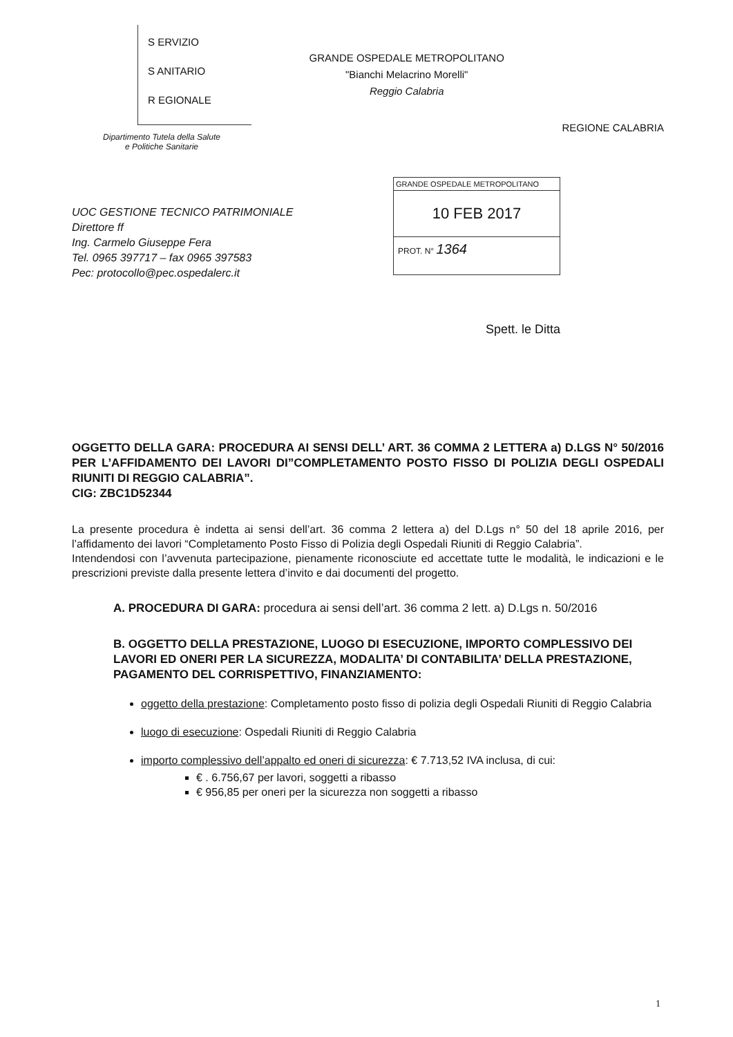S ERVIZIO
S ANITARIO
R EGIONALE
Dipartimento Tutela della Salute
e Politiche Sanitarie
GRANDE OSPEDALE METROPOLITANO
"Bianchi Melacrino Morelli"
Reggio Calabria
REGIONE CALABRIA
UOC GESTIONE TECNICO PATRIMONIALE
Direttore ff
Ing. Carmelo Giuseppe Fera
Tel. 0965 397717 – fax 0965 397583
Pec: protocollo@pec.ospedalerc.it
GRANDE OSPEDALE METROPOLITANO
10 FEB 2017
PROT. N° 1364
Spett. le Ditta
OGGETTO DELLA GARA: PROCEDURA AI SENSI DELL’ ART. 36 COMMA 2 LETTERA a) D.LGS N° 50/2016 PER L’AFFIDAMENTO DEI LAVORI DI”COMPLETAMENTO POSTO FISSO DI POLIZIA DEGLI OSPEDALI RIUNITI DI REGGIO CALABRIA”.
CIG: ZBC1D52344
La presente procedura è indetta ai sensi dell’art. 36 comma 2 lettera a) del D.Lgs n° 50 del 18 aprile 2016, per l’affidamento dei lavori “Completamento Posto Fisso di Polizia degli Ospedali Riuniti di Reggio Calabria”.
Intendendosi con l’avvenuta partecipazione, pienamente riconosciute ed accettate tutte le modalità, le indicazioni e le prescrizioni previste dalla presente lettera d’invito e dai documenti del progetto.
A. PROCEDURA DI GARA: procedura ai sensi dell’art. 36 comma 2 lett. a) D.Lgs n. 50/2016
B. OGGETTO DELLA PRESTAZIONE, LUOGO DI ESECUZIONE, IMPORTO COMPLESSIVO DEI LAVORI ED ONERI PER LA SICUREZZA, MODALITA’ DI CONTABILITA’ DELLA PRESTAZIONE, PAGAMENTO DEL CORRISPETTIVO, FINANZIAMENTO:
oggetto della prestazione: Completamento posto fisso di polizia degli Ospedali Riuniti di Reggio Calabria
luogo di esecuzione: Ospedali Riuniti di Reggio Calabria
importo complessivo dell’appalto ed oneri di sicurezza: € 7.713,52 IVA inclusa, di cui:
€ . 6.756,67 per lavori, soggetti a ribasso
€ 956,85 per oneri per la sicurezza non soggetti a ribasso
1